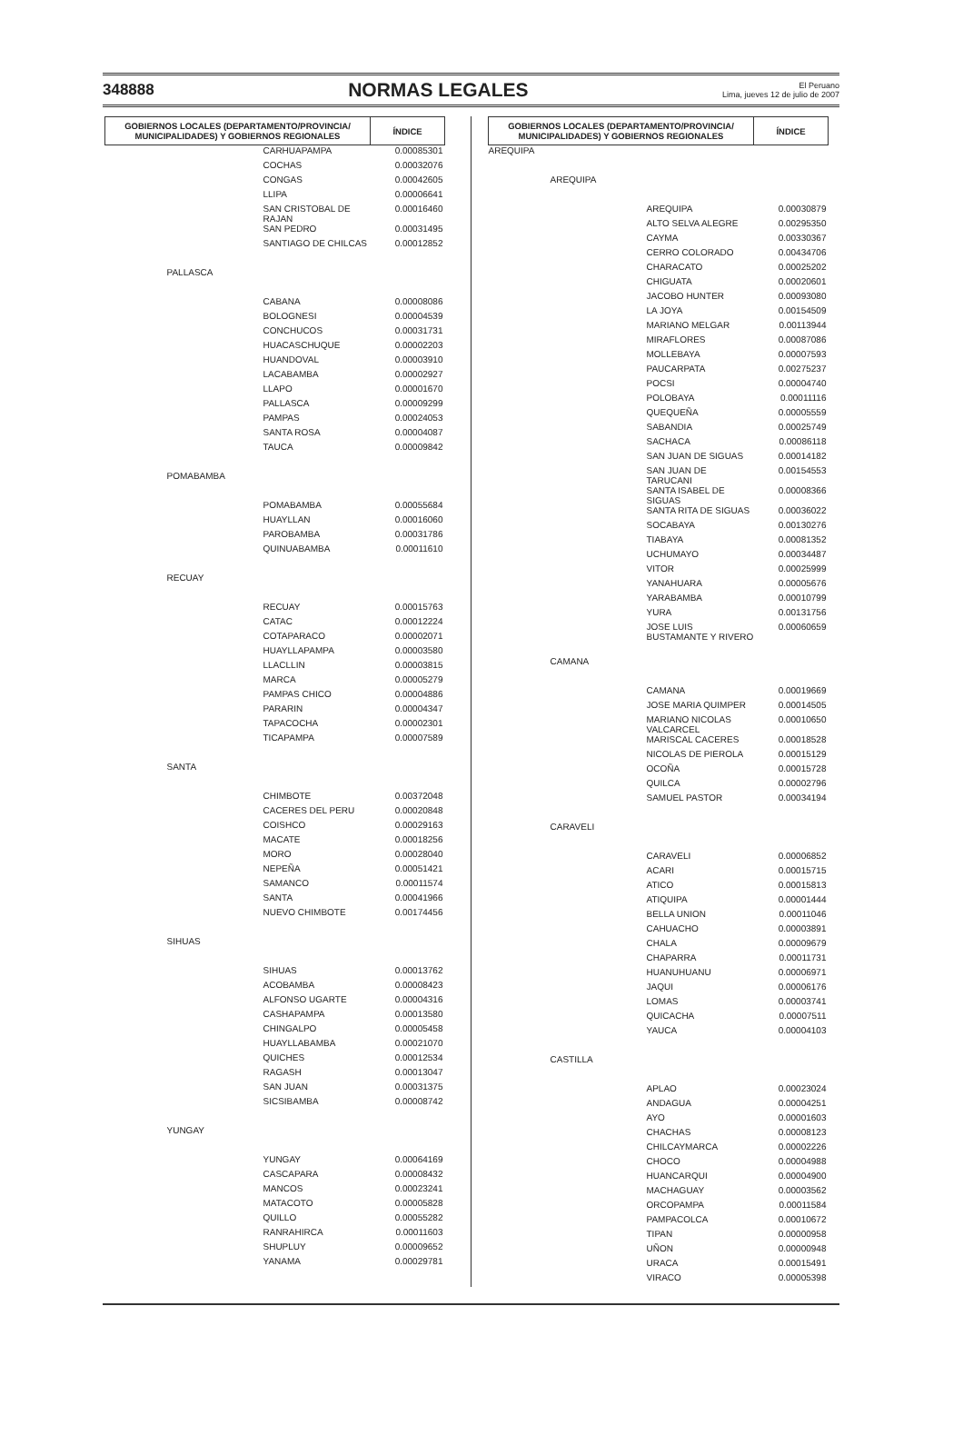348888 NORMAS LEGALES El Peruano
Lima, jueves 12 de julio de 2007
| GOBIERNOS LOCALES (DEPARTAMENTO/PROVINCIA/ MUNICIPALIDADES) Y GOBIERNOS REGIONALES | | ÍNDICE |
| --- | --- | --- |
| | CARHUAPAMPA | 0.00085301 |
| | COCHAS | 0.00032076 |
| | CONGAS | 0.00042605 |
| | LLIPA | 0.00006641 |
| | SAN CRISTOBAL DE RAJAN | 0.00016460 |
| | SAN PEDRO | 0.00031495 |
| | SANTIAGO DE CHILCAS | 0.00012852 |
| PALLASCA | | |
| | CABANA | 0.00008086 |
| | BOLOGNESI | 0.00004539 |
| | CONCHUCOS | 0.00031731 |
| | HUACASCHUQUE | 0.00002203 |
| | HUANDOVAL | 0.00003910 |
| | LACABAMBA | 0.00002927 |
| | LLAPO | 0.00001670 |
| | PALLASCA | 0.00009299 |
| | PAMPAS | 0.00024053 |
| | SANTA ROSA | 0.00004087 |
| | TAUCA | 0.00009842 |
| POMABAMBA | | |
| | POMABAMBA | 0.00055684 |
| | HUAYLLAN | 0.00016060 |
| | PAROBAMBA | 0.00031786 |
| | QUINUABAMBA | 0.00011610 |
| RECUAY | | |
| | RECUAY | 0.00015763 |
| | CATAC | 0.00012224 |
| | COTAPARACO | 0.00002071 |
| | HUAYLLAPAMPA | 0.00003580 |
| | LLACLLIN | 0.00003815 |
| | MARCA | 0.00005279 |
| | PAMPAS CHICO | 0.00004886 |
| | PARARIN | 0.00004347 |
| | TAPACOCHA | 0.00002301 |
| | TICAPAMPA | 0.00007589 |
| SANTA | | |
| | CHIMBOTE | 0.00372048 |
| | CACERES DEL PERU | 0.00020848 |
| | COISHCO | 0.00029163 |
| | MACATE | 0.00018256 |
| | MORO | 0.00028040 |
| | NEPEÑA | 0.00051421 |
| | SAMANCO | 0.00011574 |
| | SANTA | 0.00041966 |
| | NUEVO CHIMBOTE | 0.00174456 |
| SIHUAS | | |
| | SIHUAS | 0.00013762 |
| | ACOBAMBA | 0.00008423 |
| | ALFONSO UGARTE | 0.00004316 |
| | CASHAPAMPA | 0.00013580 |
| | CHINGALPO | 0.00005458 |
| | HUAYLLABAMBA | 0.00021070 |
| | QUICHES | 0.00012534 |
| | RAGASH | 0.00013047 |
| | SAN JUAN | 0.00031375 |
| | SICSIBAMBA | 0.00008742 |
| YUNGAY | | |
| | YUNGAY | 0.00064169 |
| | CASCAPARA | 0.00008432 |
| | MANCOS | 0.00023241 |
| | MATACOTO | 0.00005828 |
| | QUILLO | 0.00055282 |
| | RANRAHIRCA | 0.00011603 |
| | SHUPLUY | 0.00009652 |
| | YANAMA | 0.00029781 |
| GOBIERNOS LOCALES (DEPARTAMENTO/PROVINCIA/ MUNICIPALIDADES) Y GOBIERNOS REGIONALES | | ÍNDICE |
| --- | --- | --- |
| AREQUIPA | | |
| AREQUIPA | | |
| | AREQUIPA | 0.00030879 |
| | ALTO SELVA ALEGRE | 0.00295350 |
| | CAYMA | 0.00330367 |
| | CERRO COLORADO | 0.00434706 |
| | CHARACATO | 0.00025202 |
| | CHIGUATA | 0.00020601 |
| | JACOBO HUNTER | 0.00093080 |
| | LA JOYA | 0.00154509 |
| | MARIANO MELGAR | 0.00113944 |
| | MIRAFLORES | 0.00087086 |
| | MOLLEBAYA | 0.00007593 |
| | PAUCARPATA | 0.00275237 |
| | POCSI | 0.00004740 |
| | POLOBAYA | 0.00011116 |
| | QUEQUEÑA | 0.00005559 |
| | SABANDIA | 0.00025749 |
| | SACHACA | 0.00086118 |
| | SAN JUAN DE SIGUAS | 0.00014182 |
| | SAN JUAN DE TARUCANI | 0.00154553 |
| | SANTA ISABEL DE SIGUAS | 0.00008366 |
| | SANTA RITA DE SIGUAS | 0.00036022 |
| | SOCABAYA | 0.00130276 |
| | TIABAYA | 0.00081352 |
| | UCHUMAYO | 0.00034487 |
| | VITOR | 0.00025999 |
| | YANAHUARA | 0.00005676 |
| | YARABAMBA | 0.00010799 |
| | YURA | 0.00131756 |
| | JOSE LUIS BUSTAMANTE Y RIVERO | 0.00060659 |
| CAMANA | | |
| | CAMANA | 0.00019669 |
| | JOSE MARIA QUIMPER | 0.00014505 |
| | MARIANO NICOLAS VALCARCEL | 0.00010650 |
| | MARISCAL CACERES | 0.00018528 |
| | NICOLAS DE PIEROLA | 0.00015129 |
| | OCOÑA | 0.00015728 |
| | QUILCA | 0.00002796 |
| | SAMUEL PASTOR | 0.00034194 |
| CARAVELI | | |
| | CARAVELI | 0.00006852 |
| | ACARI | 0.00015715 |
| | ATICO | 0.00015813 |
| | ATIQUIPA | 0.00001444 |
| | BELLA UNION | 0.00011046 |
| | CAHUACHO | 0.00003891 |
| | CHALA | 0.00009679 |
| | CHAPARRA | 0.00011731 |
| | HUANUHUANU | 0.00006971 |
| | JAQUI | 0.00006176 |
| | LOMAS | 0.00003741 |
| | QUICACHA | 0.00007511 |
| | YAUCA | 0.00004103 |
| CASTILLA | | |
| | APLAO | 0.00023024 |
| | ANDAGUA | 0.00004251 |
| | AYO | 0.00001603 |
| | CHACHAS | 0.00008123 |
| | CHILCAYMARCA | 0.00002226 |
| | CHOCO | 0.00004988 |
| | HUANCARQUI | 0.00004900 |
| | MACHAGUAY | 0.00003562 |
| | ORCOPAMPA | 0.00011584 |
| | PAMPACOLCA | 0.00010672 |
| | TIPAN | 0.00000958 |
| | UÑON | 0.00000948 |
| | URACA | 0.00015491 |
| | VIRACO | 0.00005398 |